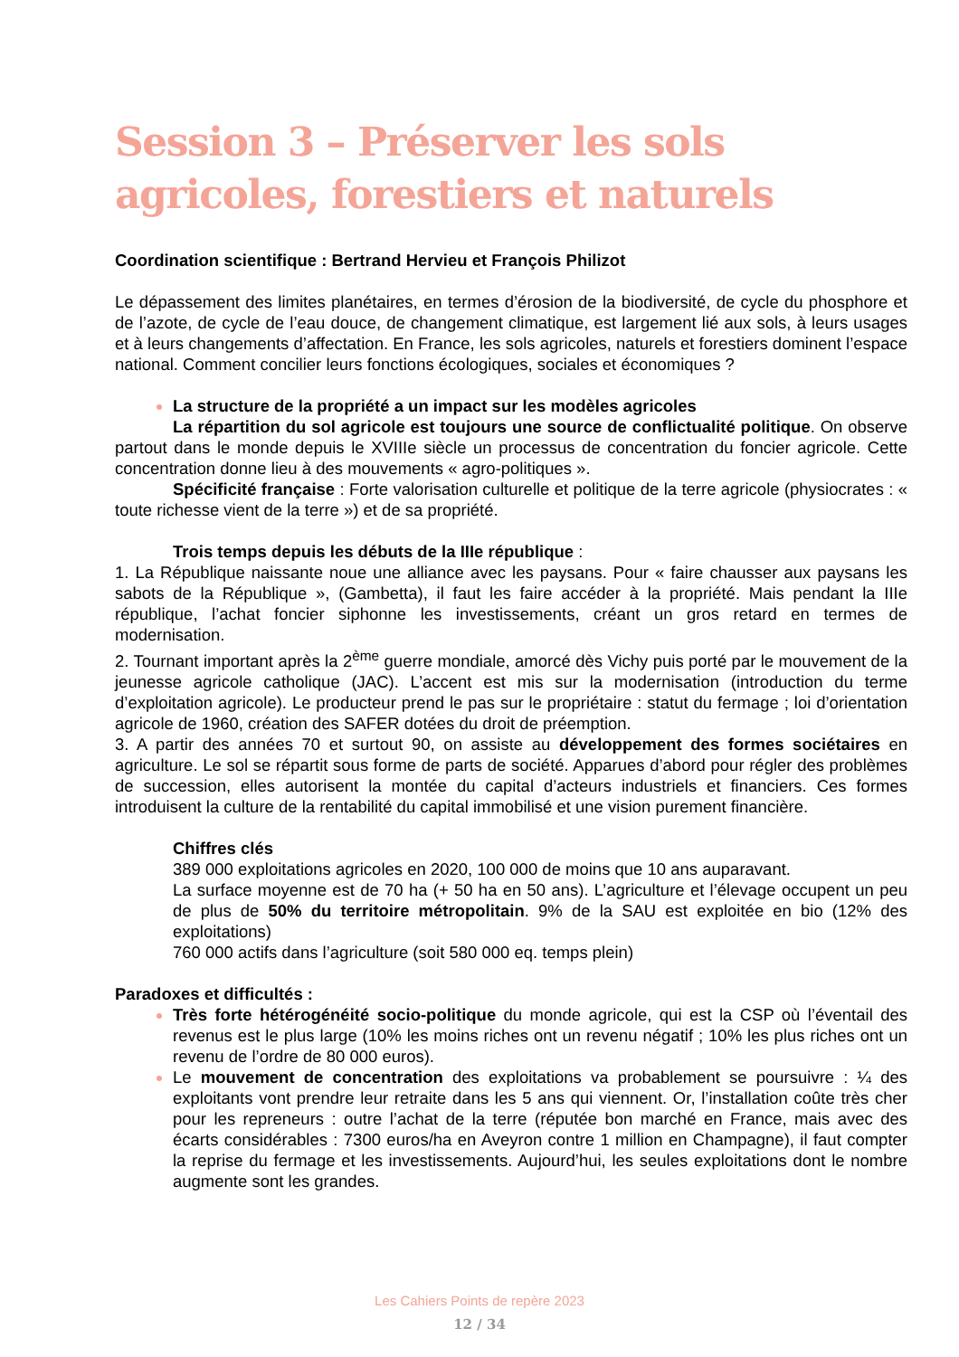Session 3 – Préserver les sols agricoles, forestiers et naturels
Coordination scientifique : Bertrand Hervieu et François Philizot
Le dépassement des limites planétaires, en termes d’érosion de la biodiversité, de cycle du phosphore et de l’azote, de cycle de l’eau douce, de changement climatique, est largement lié aux sols, à leurs usages et à leurs changements d’affectation. En France, les sols agricoles, naturels et forestiers dominent l’espace national. Comment concilier leurs fonctions écologiques, sociales et économiques ?
La structure de la propriété a un impact sur les modèles agricoles
La répartition du sol agricole est toujours une source de conflictualité politique. On observe partout dans le monde depuis le XVIIIe siècle un processus de concentration du foncier agricole. Cette concentration donne lieu à des mouvements « agro-politiques ».
Spécificité française : Forte valorisation culturelle et politique de la terre agricole (physiocrates : « toute richesse vient de la terre ») et de sa propriété.
Trois temps depuis les débuts de la IIIe république :
1. La République naissante noue une alliance avec les paysans. Pour « faire chausser aux paysans les sabots de la République », (Gambetta), il faut les faire accéder à la propriété. Mais pendant la IIIe république, l’achat foncier siphonne les investissements, créant un gros retard en termes de modernisation.
2. Tournant important après la 2<sup>ème</sup> guerre mondiale, amorcé dès Vichy puis porté par le mouvement de la jeunesse agricole catholique (JAC). L’accent est mis sur la modernisation (introduction du terme d’exploitation agricole). Le producteur prend le pas sur le propriétaire : statut du fermage ; loi d’orientation agricole de 1960, création des SAFER dotées du droit de préemption.
3. A partir des années 70 et surtout 90, on assiste au développement des formes sociétaires en agriculture. Le sol se répartit sous forme de parts de société. Apparues d’abord pour régler des problèmes de succession, elles autorisent la montée du capital d’acteurs industriels et financiers. Ces formes introduisent la culture de la rentabilité du capital immobilisé et une vision purement financière.
Chiffres clés
389 000 exploitations agricoles en 2020, 100 000 de moins que 10 ans auparavant.
La surface moyenne est de 70 ha (+ 50 ha en 50 ans). L’agriculture et l’élevage occupent un peu de plus de 50% du territoire métropolitain. 9% de la SAU est exploitée en bio (12% des exploitations)
760 000 actifs dans l’agriculture (soit 580 000 eq. temps plein)
Paradoxes et difficultés :
Très forte hétérogénéité socio-politique du monde agricole, qui est la CSP où l’éventail des revenus est le plus large (10% les moins riches ont un revenu négatif ; 10% les plus riches ont un revenu de l’ordre de 80 000 euros).
Le mouvement de concentration des exploitations va probablement se poursuivre : ¼ des exploitants vont prendre leur retraite dans les 5 ans qui viennent. Or, l’installation coûte très cher pour les repreneurs : outre l’achat de la terre (réputée bon marché en France, mais avec des écarts considérables : 7300 euros/ha en Aveyron contre 1 million en Champagne), il faut compter la reprise du fermage et les investissements. Aujourd’hui, les seules exploitations dont le nombre augmente sont les grandes.
Les Cahiers Points de repère 2023
12 / 34